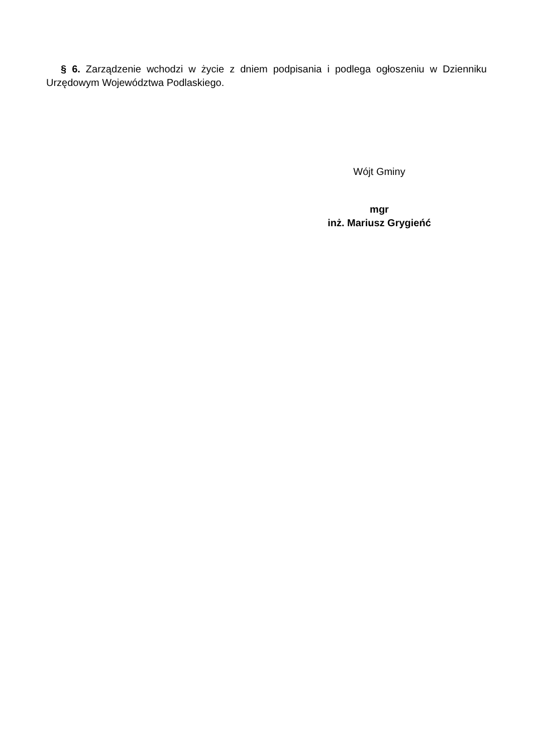§ 6. Zarządzenie wchodzi w życie z dniem podpisania i podlega ogłoszeniu w Dzienniku Urzędowym Województwa Podlaskiego.
Wójt Gminy
mgr
inż. Mariusz Grygieńć